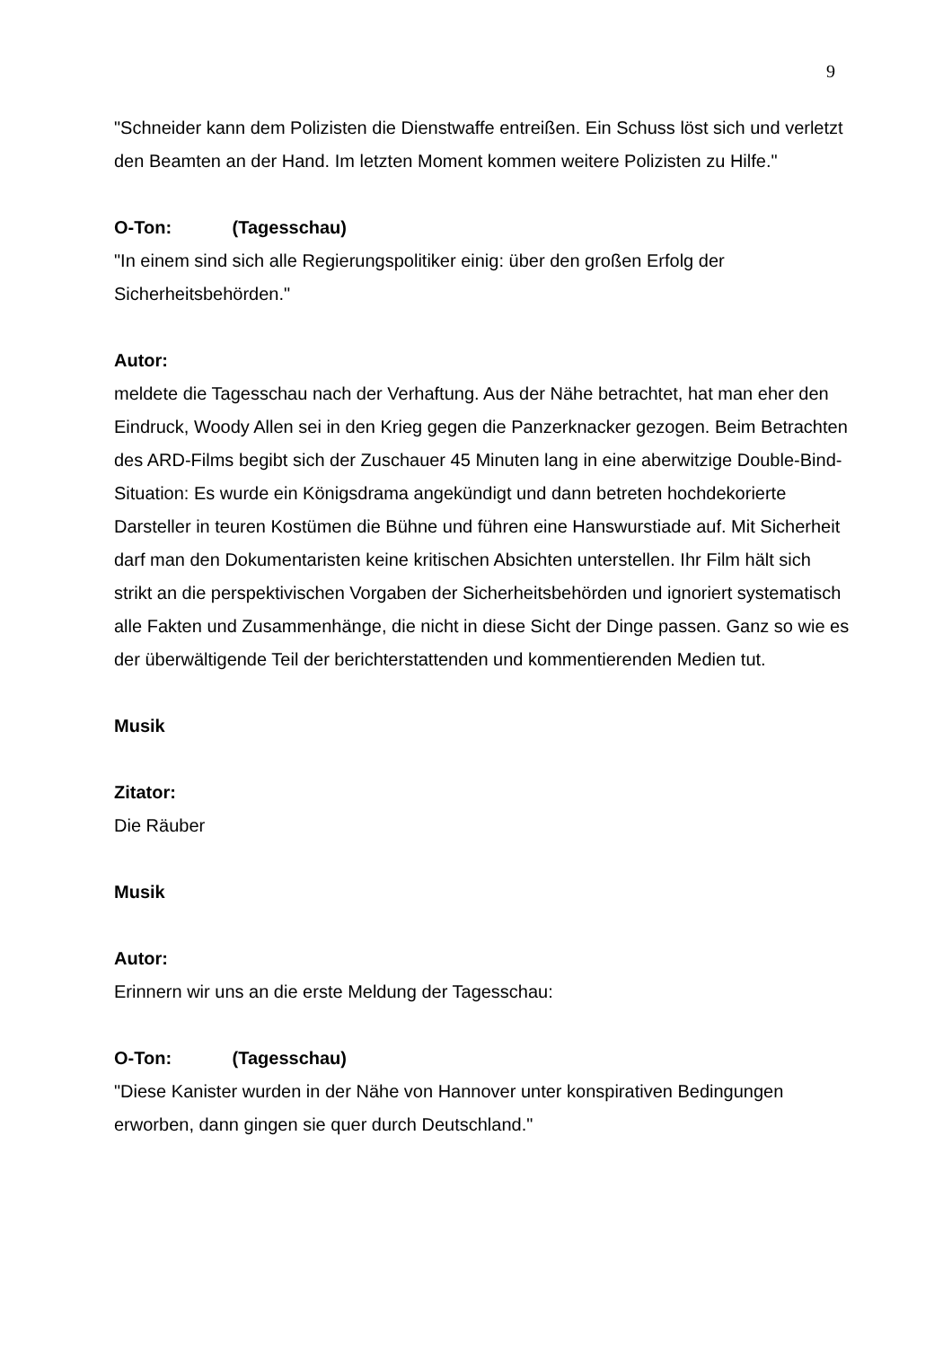9
"Schneider kann dem Polizisten die Dienstwaffe entreißen. Ein Schuss löst sich und verletzt den Beamten an der Hand. Im letzten Moment kommen weitere Polizisten zu Hilfe."
O-Ton: (Tagesschau)
"In einem sind sich alle Regierungspolitiker einig: über den großen Erfolg der Sicherheitsbehörden."
Autor:
meldete die Tagesschau nach der Verhaftung. Aus der Nähe betrachtet, hat man eher den Eindruck, Woody Allen sei in den Krieg gegen die Panzerknacker gezogen. Beim Betrachten des ARD-Films begibt sich der Zuschauer 45 Minuten lang in eine aberwitzige Double-Bind-Situation: Es wurde ein Königsdrama angekündigt und dann betreten hochdekorierte Darsteller in teuren Kostümen die Bühne und führen eine Hanswurstiade auf. Mit Sicherheit darf man den Dokumentaristen keine kritischen Absichten unterstellen. Ihr Film hält sich strikt an die perspektivischen Vorgaben der Sicherheitsbehörden und ignoriert systematisch alle Fakten und Zusammenhänge, die nicht in diese Sicht der Dinge passen. Ganz so wie es der überwältigende Teil der berichterstattenden und kommentierenden Medien tut.
Musik
Zitator:
Die Räuber
Musik
Autor:
Erinnern wir uns an die erste Meldung der Tagesschau:
O-Ton: (Tagesschau)
"Diese Kanister wurden in der Nähe von Hannover unter konspirativen Bedingungen erworben, dann gingen sie quer durch Deutschland."